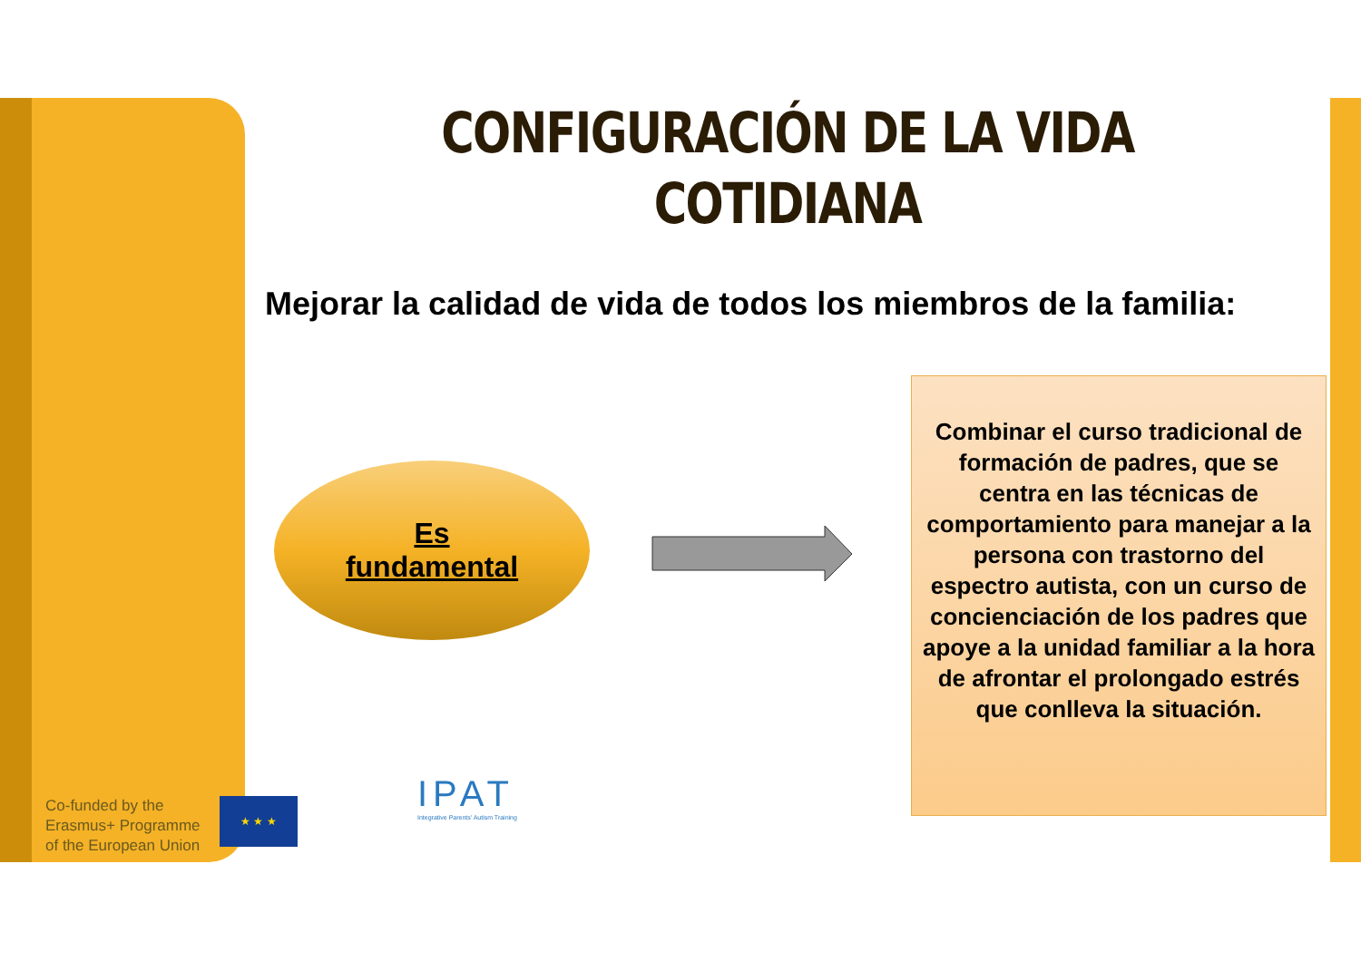CONFIGURACIÓN DE LA VIDA
COTIDIANA
Mejorar la calidad de vida de todos los miembros de la familia:
Es
fundamental
Combinar el curso tradicional de formación de padres, que se centra en las técnicas de comportamiento para manejar a la persona con trastorno del espectro autista, con un curso de concienciación de los padres que apoye a la unidad familiar a la hora de afrontar el prolongado estrés que conlleva la situación.
Co-funded by the
Erasmus+ Programme
of the European Union
★ ★ ★
IPAT
Integrative Parents' Autism Training